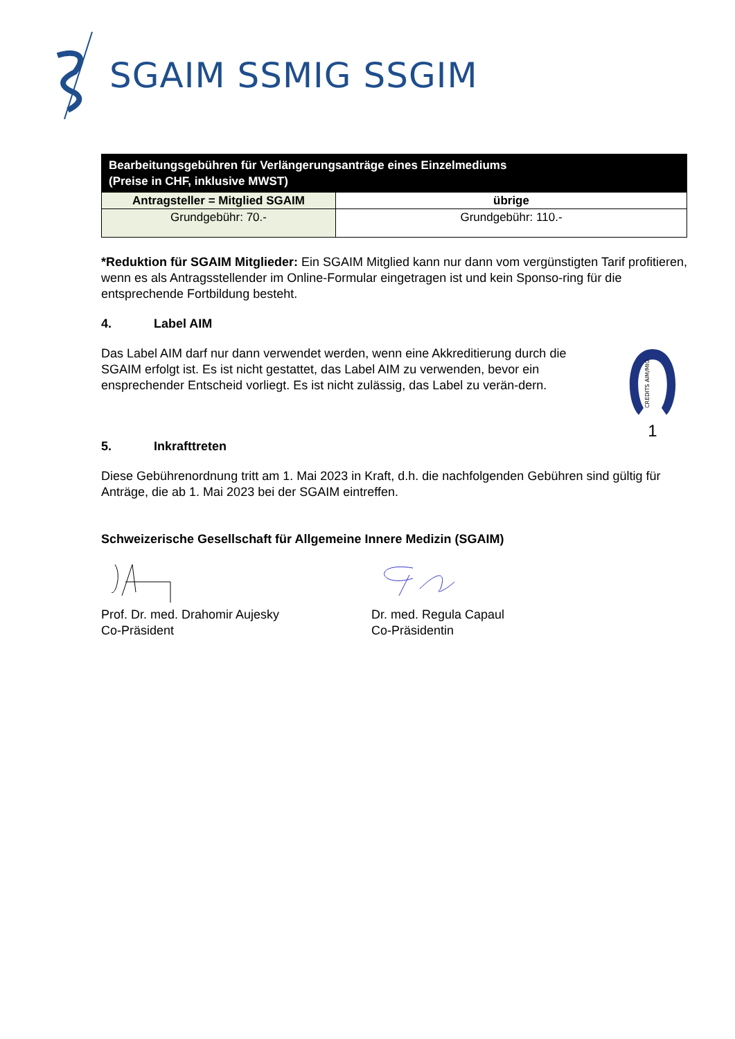SGAIM SSMIG SSGIM
| Bearbeitungsgebühren für Verlängerungsanträge eines Einzelmediums (Preise in CHF, inklusive MWST) | |
| --- | --- |
| Antragsteller = Mitglied SGAIM | übrige |
| Grundgebühr: 70.- | Grundgebühr: 110.- |
*Reduktion für SGAIM Mitglieder: Ein SGAIM Mitglied kann nur dann vom vergünstigten Tarif profitieren, wenn es als Antragsstellender im Online-Formular eingetragen ist und kein Sponso-ring für die entsprechende Fortbildung besteht.
4. Label AIM
Das Label AIM darf nur dann verwendet werden, wenn eine Akkreditierung durch die SGAIM erfolgt ist. Es ist nicht gestattet, das Label AIM zu verwenden, bevor ein ensprechender Entscheid vorliegt. Es ist nicht zulässig, das Label zu verän-dern.
CREDITS AIM/MIG
1
5. Inkrafttreten
Diese Gebührenordnung tritt am 1. Mai 2023 in Kraft, d.h. die nachfolgenden Gebühren sind gültig für Anträge, die ab 1. Mai 2023 bei der SGAIM eintreffen.
Schweizerische Gesellschaft für Allgemeine Innere Medizin (SGAIM)
Prof. Dr. med. Drahomir Aujesky
Co-Präsident
Dr. med. Regula Capaul
Co-Präsidentin